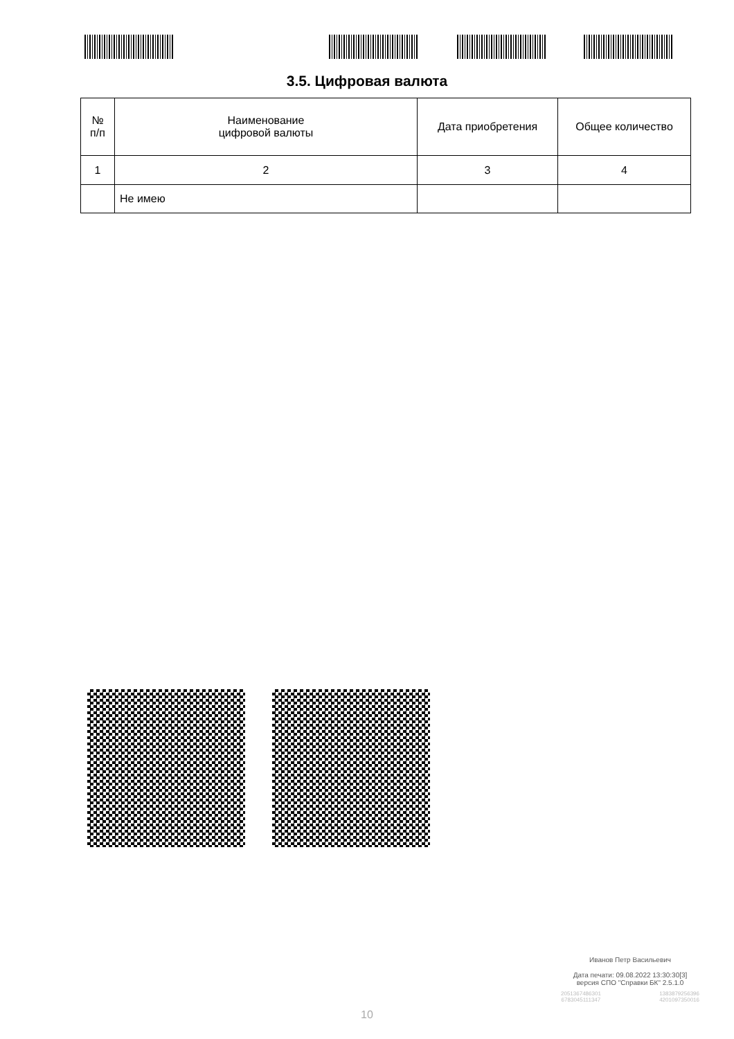3.5. Цифровая валюта
| № п/п | Наименование цифровой валюты | Дата приобретения | Общее количество |
| --- | --- | --- | --- |
| 1 | 2 | 3 | 4 |
| | Не имею | | |
Иванов Петр Васильевич
Дата печати: 09.08.2022 13:30:30[3]
версия СПО "Справки БК" 2.5.1.0
2051367486301
6783045111347 1383879256396
4201097350016
10